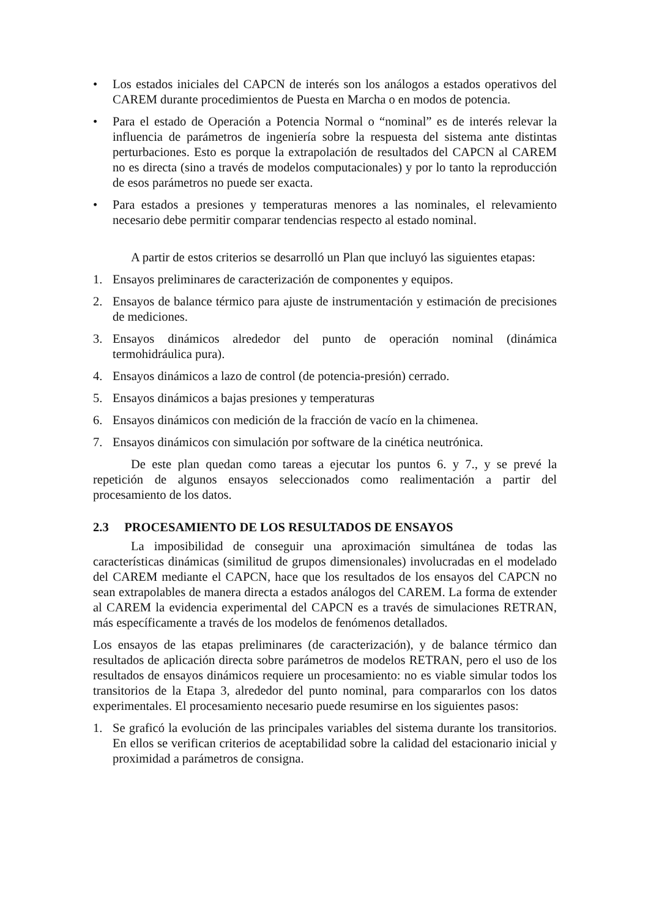• Los estados iniciales del CAPCN de interés son los análogos a estados operativos del CAREM durante procedimientos de Puesta en Marcha o en modos de potencia.
• Para el estado de Operación a Potencia Normal o “nominal” es de interés relevar la influencia de parámetros de ingeniería sobre la respuesta del sistema ante distintas perturbaciones. Esto es porque la extrapolación de resultados del CAPCN al CAREM no es directa (sino a través de modelos computacionales) y por lo tanto la reproducción de esos parámetros no puede ser exacta.
• Para estados a presiones y temperaturas menores a las nominales, el relevamiento necesario debe permitir comparar tendencias respecto al estado nominal.
A partir de estos criterios se desarrolló un Plan que incluyó las siguientes etapas:
1. Ensayos preliminares de caracterización de componentes y equipos.
2. Ensayos de balance térmico para ajuste de instrumentación y estimación de precisiones de mediciones.
3. Ensayos dinámicos alrededor del punto de operación nominal (dinámica termohidráulica pura).
4. Ensayos dinámicos a lazo de control (de potencia-presión) cerrado.
5. Ensayos dinámicos a bajas presiones y temperaturas
6. Ensayos dinámicos con medición de la fracción de vacío en la chimenea.
7. Ensayos dinámicos con simulación por software de la cinética neutrónica.
De este plan quedan como tareas a ejecutar los puntos 6. y 7., y se prevé la repetición de algunos ensayos seleccionados como realimentación a partir del procesamiento de los datos.
2.3 PROCESAMIENTO DE LOS RESULTADOS DE ENSAYOS
La imposibilidad de conseguir una aproximación simultánea de todas las características dinámicas (similitud de grupos dimensionales) involucradas en el modelado del CAREM mediante el CAPCN, hace que los resultados de los ensayos del CAPCN no sean extrapolables de manera directa a estados análogos del CAREM. La forma de extender al CAREM la evidencia experimental del CAPCN es a través de simulaciones RETRAN, más específicamente a través de los modelos de fenómenos detallados.
Los ensayos de las etapas preliminares (de caracterización), y de balance térmico dan resultados de aplicación directa sobre parámetros de modelos RETRAN, pero el uso de los resultados de ensayos dinámicos requiere un procesamiento: no es viable simular todos los transitorios de la Etapa 3, alrededor del punto nominal, para compararlos con los datos experimentales. El procesamiento necesario puede resumirse en los siguientes pasos:
1. Se graficó la evolución de las principales variables del sistema durante los transitorios. En ellos se verifican criterios de aceptabilidad sobre la calidad del estacionario inicial y proximidad a parámetros de consigna.